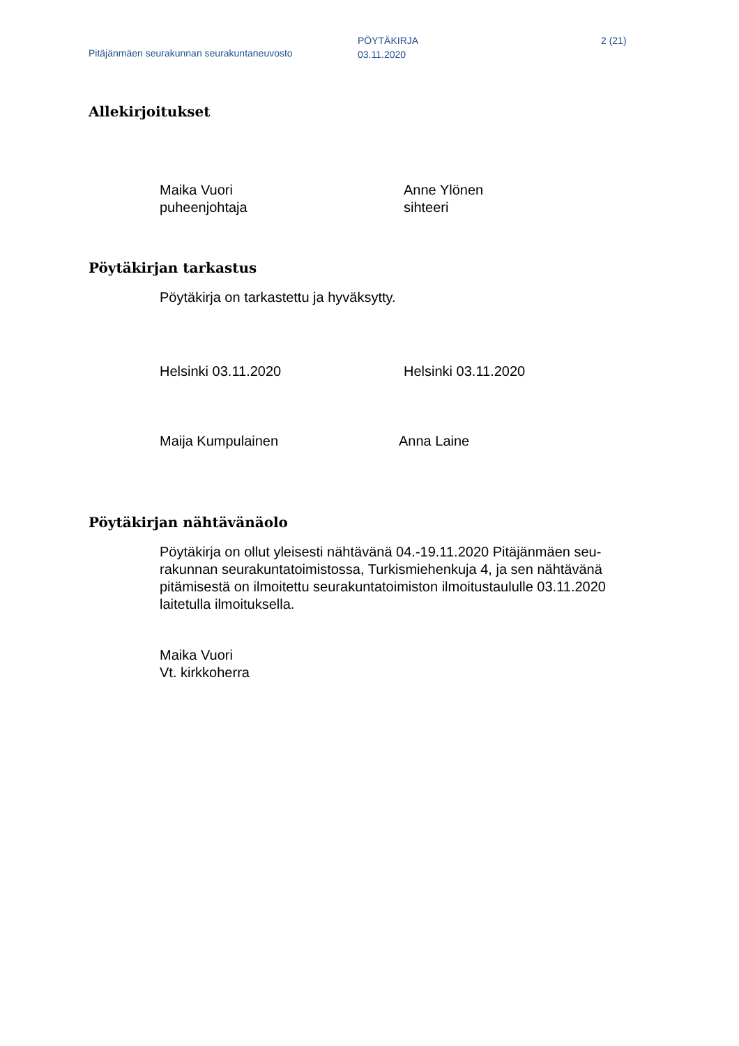Pitäjänmäen seurakunnan seurakuntaneuvosto
PÖYTÄKIRJA
03.11.2020
2 (21)
Allekirjoitukset
Maika Vuori
puheenjohtaja
Anne Ylönen
sihteeri
Pöytäkirjan tarkastus
Pöytäkirja on tarkastettu ja hyväksytty.
Helsinki 03.11.2020 Helsinki 03.11.2020
Maija Kumpulainen Anna Laine
Pöytäkirjan nähtävänäolo
Pöytäkirja on ollut yleisesti nähtävänä 04.-19.11.2020 Pitäjänmäen seu-rakunnan seurakuntatoimistossa, Turkismiehenkuja 4, ja sen nähtävänä pitämisestä on ilmoitettu seurakuntatoimiston ilmoitustaululle 03.11.2020 laitetulla ilmoituksella.
Maika Vuori
Vt. kirkkoherra